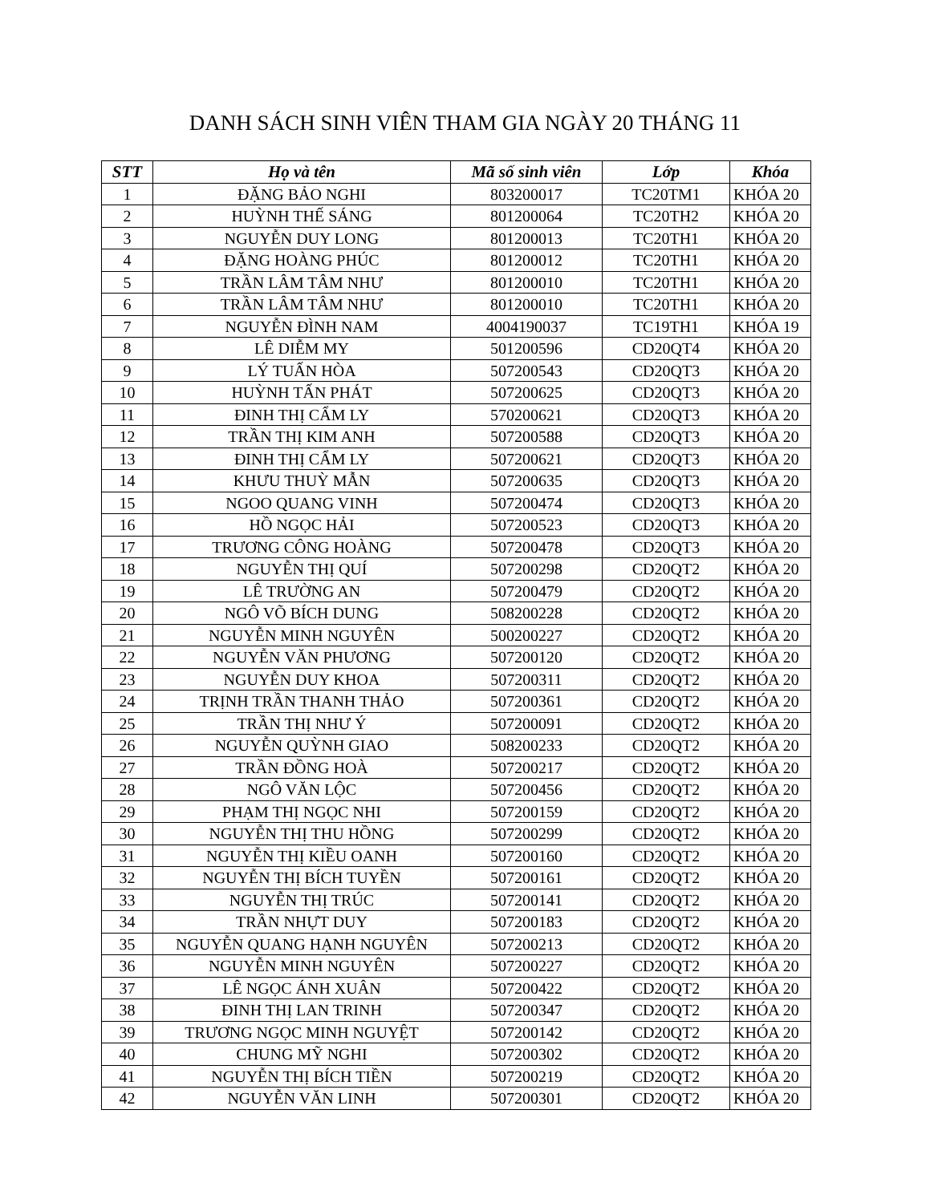DANH SÁCH SINH VIÊN THAM GIA NGÀY 20 THÁNG 11
| STT | Họ và tên | Mã số sinh viên | Lớp | Khóa |
| --- | --- | --- | --- | --- |
| 1 | ĐẶNG BẢO NGHI | 803200017 | TC20TM1 | KHÓA 20 |
| 2 | HUỲNH THẾ SÁNG | 801200064 | TC20TH2 | KHÓA 20 |
| 3 | NGUYỄN DUY LONG | 801200013 | TC20TH1 | KHÓA 20 |
| 4 | ĐẶNG HOÀNG PHÚC | 801200012 | TC20TH1 | KHÓA 20 |
| 5 | TRẦN LÂM TÂM NHƯ | 801200010 | TC20TH1 | KHÓA 20 |
| 6 | TRẦN LÂM TÂM NHƯ | 801200010 | TC20TH1 | KHÓA 20 |
| 7 | NGUYỄN ĐÌNH NAM | 4004190037 | TC19TH1 | KHÓA 19 |
| 8 | LÊ DIỄM MY | 501200596 | CD20QT4 | KHÓA 20 |
| 9 | LÝ TUẤN HÒA | 507200543 | CD20QT3 | KHÓA 20 |
| 10 | HUỲNH TẤN PHÁT | 507200625 | CD20QT3 | KHÓA 20 |
| 11 | ĐINH THỊ CẨM LY | 570200621 | CD20QT3 | KHÓA 20 |
| 12 | TRẦN THỊ KIM ANH | 507200588 | CD20QT3 | KHÓA 20 |
| 13 | ĐINH THỊ CẨM LY | 507200621 | CD20QT3 | KHÓA 20 |
| 14 | KHƯU THUỲ MẪN | 507200635 | CD20QT3 | KHÓA 20 |
| 15 | NGOO QUANG VINH | 507200474 | CD20QT3 | KHÓA 20 |
| 16 | HỒ NGỌC HẢI | 507200523 | CD20QT3 | KHÓA 20 |
| 17 | TRƯƠNG CÔNG HOÀNG | 507200478 | CD20QT3 | KHÓA 20 |
| 18 | NGUYỄN THỊ QUÍ | 507200298 | CD20QT2 | KHÓA 20 |
| 19 | LÊ TRƯỜNG AN | 507200479 | CD20QT2 | KHÓA 20 |
| 20 | NGÔ VÕ BÍCH DUNG | 508200228 | CD20QT2 | KHÓA 20 |
| 21 | NGUYỄN MINH NGUYÊN | 500200227 | CD20QT2 | KHÓA 20 |
| 22 | NGUYỄN VĂN PHƯƠNG | 507200120 | CD20QT2 | KHÓA 20 |
| 23 | NGUYỄN DUY KHOA | 507200311 | CD20QT2 | KHÓA 20 |
| 24 | TRỊNH TRẦN THANH THẢO | 507200361 | CD20QT2 | KHÓA 20 |
| 25 | TRẦN THỊ NHƯ Ý | 507200091 | CD20QT2 | KHÓA 20 |
| 26 | NGUYỄN QUỲNH GIAO | 508200233 | CD20QT2 | KHÓA 20 |
| 27 | TRẦN ĐỒNG HOÀ | 507200217 | CD20QT2 | KHÓA 20 |
| 28 | NGÔ VĂN LỘC | 507200456 | CD20QT2 | KHÓA 20 |
| 29 | PHẠM THỊ NGỌC NHI | 507200159 | CD20QT2 | KHÓA 20 |
| 30 | NGUYỄN THỊ THU HỒNG | 507200299 | CD20QT2 | KHÓA 20 |
| 31 | NGUYỄN THỊ KIỀU OANH | 507200160 | CD20QT2 | KHÓA 20 |
| 32 | NGUYỄN THỊ BÍCH TUYỀN | 507200161 | CD20QT2 | KHÓA 20 |
| 33 | NGUYỄN THỊ TRÚC | 507200141 | CD20QT2 | KHÓA 20 |
| 34 | TRẦN NHỰT DUY | 507200183 | CD20QT2 | KHÓA 20 |
| 35 | NGUYỄN QUANG HẠNH NGUYÊN | 507200213 | CD20QT2 | KHÓA 20 |
| 36 | NGUYỄN MINH NGUYÊN | 507200227 | CD20QT2 | KHÓA 20 |
| 37 | LÊ NGỌC ÁNH XUÂN | 507200422 | CD20QT2 | KHÓA 20 |
| 38 | ĐINH THỊ LAN TRINH | 507200347 | CD20QT2 | KHÓA 20 |
| 39 | TRƯƠNG NGỌC MINH NGUYỆT | 507200142 | CD20QT2 | KHÓA 20 |
| 40 | CHUNG MỸ NGHI | 507200302 | CD20QT2 | KHÓA 20 |
| 41 | NGUYỄN THỊ BÍCH TIỀN | 507200219 | CD20QT2 | KHÓA 20 |
| 42 | NGUYỄN VĂN LINH | 507200301 | CD20QT2 | KHÓA 20 |